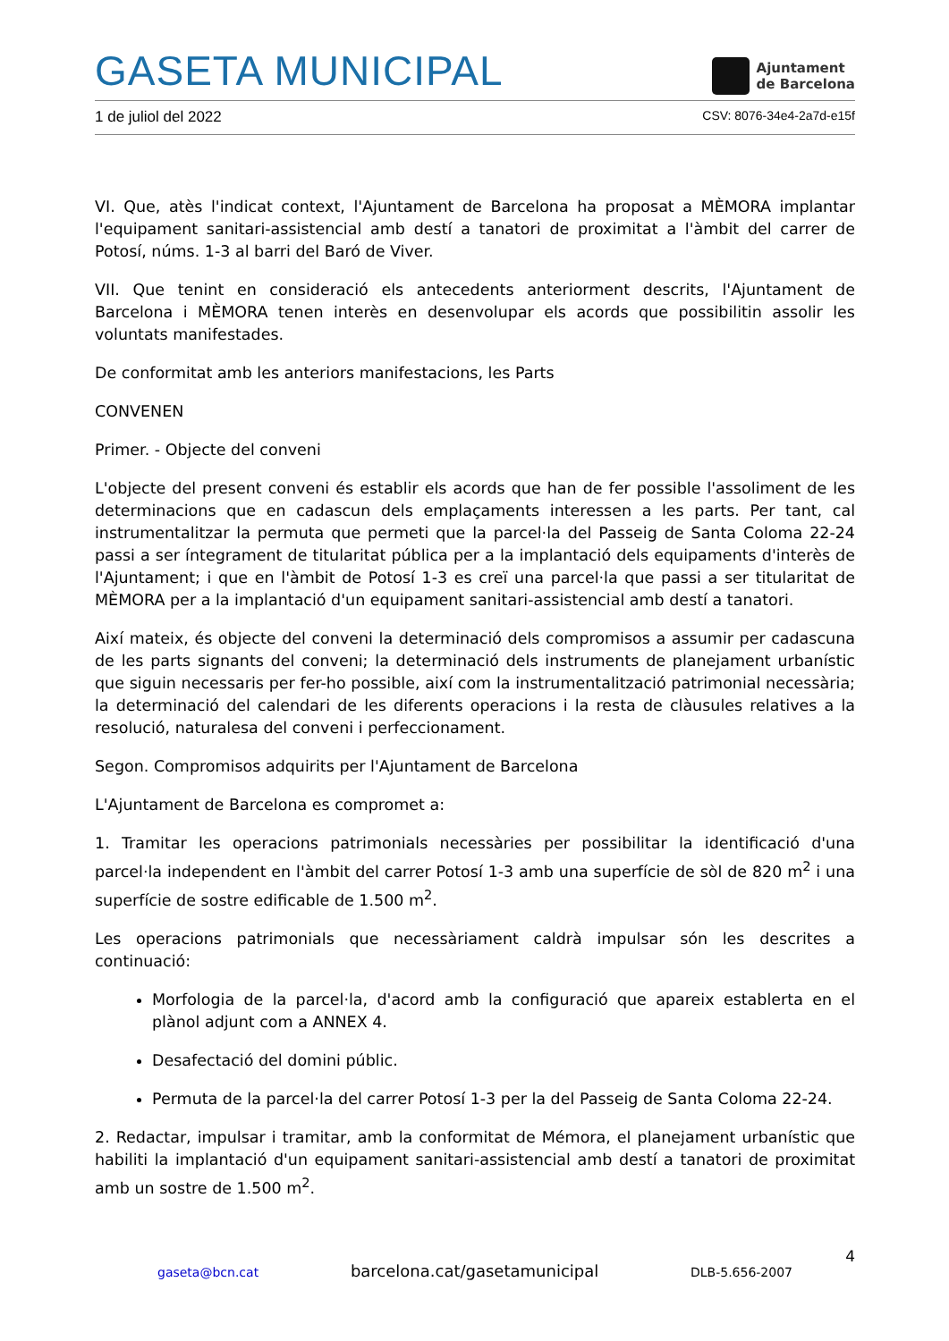GASETA MUNICIPAL
Ajuntament
de Barcelona
1 de juliol del 2022 CSV: 8076-34e4-2a7d-e15f
VI. Que, atès l'indicat context, l'Ajuntament de Barcelona ha proposat a MÈMORA implantar l'equipament sanitari-assistencial amb destí a tanatori de proximitat a l'àmbit del carrer de Potosí, núms. 1-3 al barri del Baró de Viver.
VII. Que tenint en consideració els antecedents anteriorment descrits, l'Ajuntament de Barcelona i MÈMORA tenen interès en desenvolupar els acords que possibilitin assolir les voluntats manifestades.
De conformitat amb les anteriors manifestacions, les Parts
CONVENEN
Primer. - Objecte del conveni
L'objecte del present conveni és establir els acords que han de fer possible l'assoliment de les determinacions que en cadascun dels emplaçaments interessen a les parts. Per tant, cal instrumentalitzar la permuta que permeti que la parcel·la del Passeig de Santa Coloma 22-24 passi a ser íntegrament de titularitat pública per a la implantació dels equipaments d'interès de l'Ajuntament; i que en l'àmbit de Potosí 1-3 es creï una parcel·la que passi a ser titularitat de MÈMORA per a la implantació d'un equipament sanitari-assistencial amb destí a tanatori.
Així mateix, és objecte del conveni la determinació dels compromisos a assumir per cadascuna de les parts signants del conveni; la determinació dels instruments de planejament urbanístic que siguin necessaris per fer-ho possible, així com la instrumentalització patrimonial necessària; la determinació del calendari de les diferents operacions i la resta de clàusules relatives a la resolució, naturalesa del conveni i perfeccionament.
Segon. Compromisos adquirits per l'Ajuntament de Barcelona
L'Ajuntament de Barcelona es compromet a:
1. Tramitar les operacions patrimonials necessàries per possibilitar la identificació d'una parcel·la independent en l'àmbit del carrer Potosí 1-3 amb una superfície de sòl de 820 m<sup>2</sup> i una superfície de sostre edificable de 1.500 m<sup>2</sup>.
Les operacions patrimonials que necessàriament caldrà impulsar són les descrites a continuació:
Morfologia de la parcel·la, d'acord amb la configuració que apareix establerta en el plànol adjunt com a ANNEX 4.
Desafectació del domini públic.
Permuta de la parcel·la del carrer Potosí 1-3 per la del Passeig de Santa Coloma 22-24.
2. Redactar, impulsar i tramitar, amb la conformitat de Mémora, el planejament urbanístic que habiliti la implantació d'un equipament sanitari-assistencial amb destí a tanatori de proximitat amb un sostre de 1.500 m<sup>2</sup>.
4
gaseta@bcn.cat barcelona.cat/gasetamunicipal DLB-5.656-2007